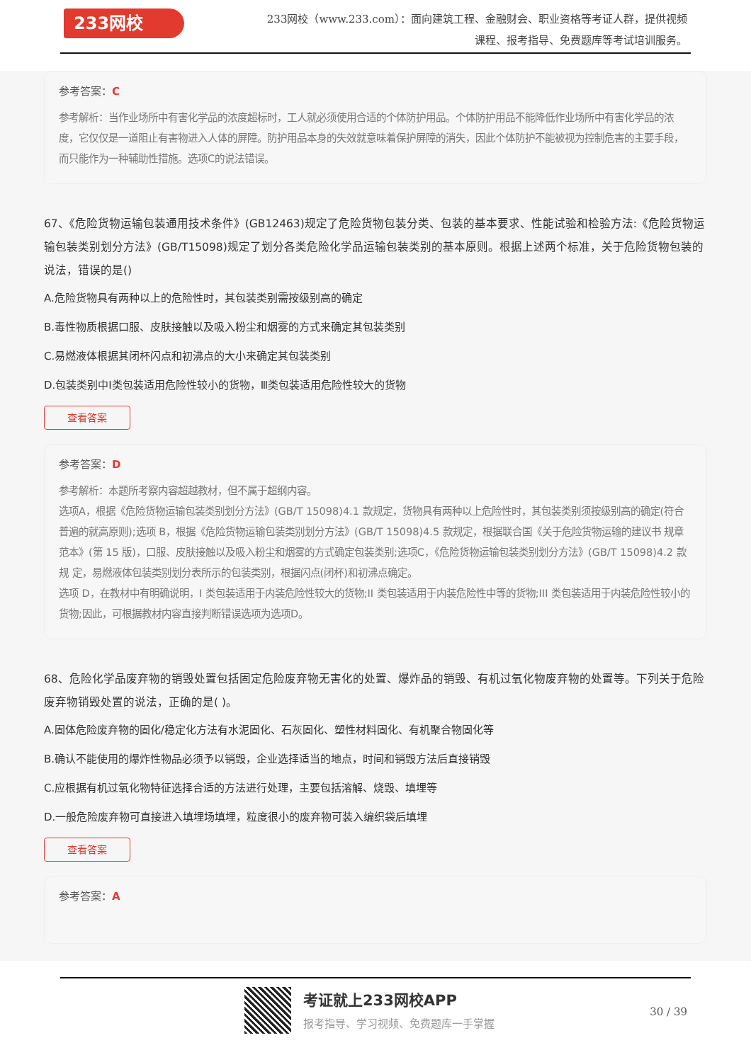233网校
233网校（www.233.com）：面向建筑工程、金融财会、职业资格等考证人群，提供视频课程、报考指导、免费题库等考试培训服务。
参考答案：C
参考解析：当作业场所中有害化学品的浓度超标时，工人就必须使用合适的个体防护用品。个体防护用品不能降低作业场所中有害化学品的浓度，它仅仅是一道阻止有害物进入人体的屏障。防护用品本身的失效就意味着保护屏障的消失，因此个体防护不能被视为控制危害的主要手段，而只能作为一种辅助性措施。选项C的说法错误。
67、《危险货物运输包装通用技术条件》(GB12463)规定了危险货物包装分类、包装的基本要求、性能试验和检验方法:《危险货物运输包装类别划分方法》(GB/T15098)规定了划分各类危险化学品运输包装类别的基本原则。根据上述两个标准，关于危险货物包装的说法，错误的是()
A.危险货物具有两种以上的危险性时，其包装类别需按级别高的确定
B.毒性物质根据口服、皮肤接触以及吸入粉尘和烟雾的方式来确定其包装类别
C.易燃液体根据其闭杯闪点和初沸点的大小来确定其包装类别
D.包装类别中I类包装适用危险性较小的货物，Ⅲ类包装适用危险性较大的货物
查看答案
参考答案：D
参考解析：本题所考察内容超越教材，但不属于超纲内容。
选项A，根据《危险货物运输包装类别划分方法》(GB/T 15098)4.1 款规定，货物具有两种以上危险性时，其包装类别须按级别高的确定(符合普遍的就高原则);选项 B，根据《危险货物运输包装类别划分方法》(GB/T 15098)4.5 款规定，根据联合国《关于危险货物运输的建议书 规章范本》(第 15 版)，口服、皮肤接触以及吸入粉尘和烟雾的方式确定包装类别;选项C，《危险货物运输包装类别划分方法》(GB/T 15098)4.2 款规 定，易燃液体包装类别划分表所示的包装类别，根据闪点(闭杯)和初沸点确定。
选项 D，在教材中有明确说明，I 类包装适用于内装危险性较大的货物;II 类包装适用于内装危险性中等的货物;III 类包装适用于内装危险性较小的货物;因此，可根据教材内容直接判断错误选项为选项D。
68、危险化学品废弃物的销毁处置包括固定危险废弃物无害化的处置、爆炸品的销毁、有机过氧化物废弃物的处置等。下列关于危险废弃物销毁处置的说法，正确的是( )。
A.固体危险废弃物的固化/稳定化方法有水泥固化、石灰固化、塑性材料固化、有机聚合物固化等
B.确认不能使用的爆炸性物品必须予以销毁，企业选择适当的地点，时间和销毁方法后直接销毁
C.应根据有机过氧化物特征选择合适的方法进行处理，主要包括溶解、烧毁、填埋等
D.一般危险废弃物可直接进入填埋场填埋，粒度很小的废弃物可装入编织袋后填埋
查看答案
参考答案：A
考证就上233网校APP
报考指导、学习视频、免费题库一手掌握
30 / 39